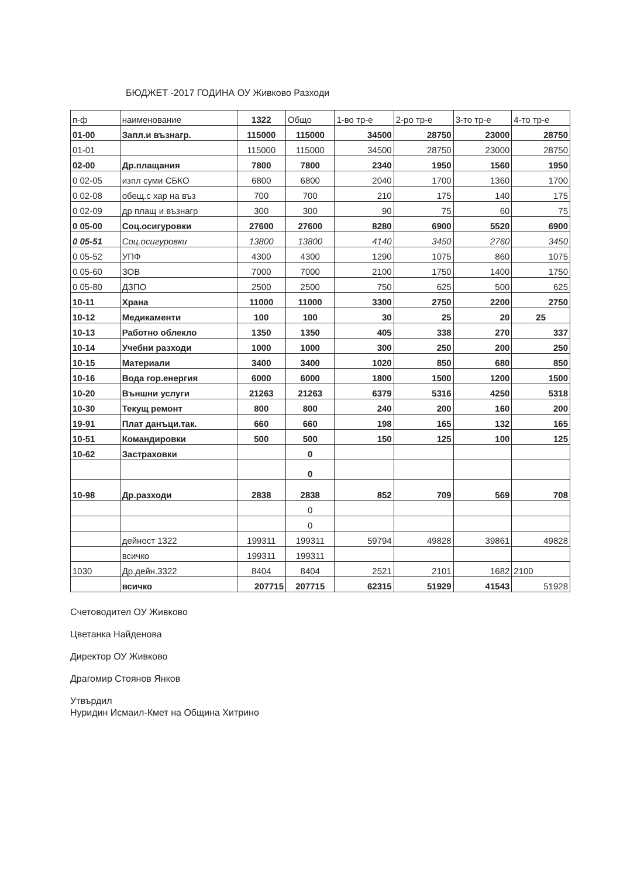БЮДЖЕТ -2017 ГОДИНА ОУ Живково Разходи
| п-ф | наименование | 1322 | Общо | 1-во тр-е | 2-ро тр-е | 3-то тр-е | 4-то тр-е |
| --- | --- | --- | --- | --- | --- | --- | --- |
| 01-00 | Запл.и възнагр. | 115000 | 115000 | 34500 | 28750 | 23000 | 28750 |
| 01-01 | | 115000 | 115000 | 34500 | 28750 | 23000 | 28750 |
| 02-00 | Др.плащания | 7800 | 7800 | 2340 | 1950 | 1560 | 1950 |
| 0 02-05 | изпл суми СБКО | 6800 | 6800 | 2040 | 1700 | 1360 | 1700 |
| 0 02-08 | обещ.с хар на въз | 700 | 700 | 210 | 175 | 140 | 175 |
| 0 02-09 | др плащ и възнагр | 300 | 300 | 90 | 75 | 60 | 75 |
| 0 05-00 | Соц.осигуровки | 27600 | 27600 | 8280 | 6900 | 5520 | 6900 |
| 0 05-51 | Соц.осигуровки | 13800 | 13800 | 4140 | 3450 | 2760 | 3450 |
| 0 05-52 | УПФ | 4300 | 4300 | 1290 | 1075 | 860 | 1075 |
| 0 05-60 | ЗОВ | 7000 | 7000 | 2100 | 1750 | 1400 | 1750 |
| 0 05-80 | ДЗПО | 2500 | 2500 | 750 | 625 | 500 | 625 |
| 10-11 | Храна | 11000 | 11000 | 3300 | 2750 | 2200 | 2750 |
| 10-12 | Медикаменти | 100 | 100 | 30 | 25 | 20 | 25 |
| 10-13 | Работно облекло | 1350 | 1350 | 405 | 338 | 270 | 337 |
| 10-14 | Учебни разходи | 1000 | 1000 | 300 | 250 | 200 | 250 |
| 10-15 | Материали | 3400 | 3400 | 1020 | 850 | 680 | 850 |
| 10-16 | Вода гор.енергия | 6000 | 6000 | 1800 | 1500 | 1200 | 1500 |
| 10-20 | Външни услуги | 21263 | 21263 | 6379 | 5316 | 4250 | 5318 |
| 10-30 | Текущ ремонт | 800 | 800 | 240 | 200 | 160 | 200 |
| 19-91 | Плат данъци.так. | 660 | 660 | 198 | 165 | 132 | 165 |
| 10-51 | Командировки | 500 | 500 | 150 | 125 | 100 | 125 |
| 10-62 | Застраховки | | 0 | | | | |
| | | | 0 | | | | |
| 10-98 | Др.разходи | 2838 | 2838 | 852 | 709 | 569 | 708 |
| | | | 0 | | | | |
| | | | 0 | | | | |
| | дейност 1322 | 199311 | 199311 | 59794 | 49828 | 39861 | 49828 |
| | всичко | 199311 | 199311 | | | | |
| 1030 | Др.дейн.3322 | 8404 | 8404 | 2521 | 2101 | 1682 | 2100 |
| | всичко | 207715 | 207715 | 62315 | 51929 | 41543 | 51928 |
Счетоводител ОУ Живково
Цветанка Найденова
Директор ОУ Живково
Драгомир Стоянов Янков
Утвърдил
Нуридин Исмаил-Кмет на Община Хитрино